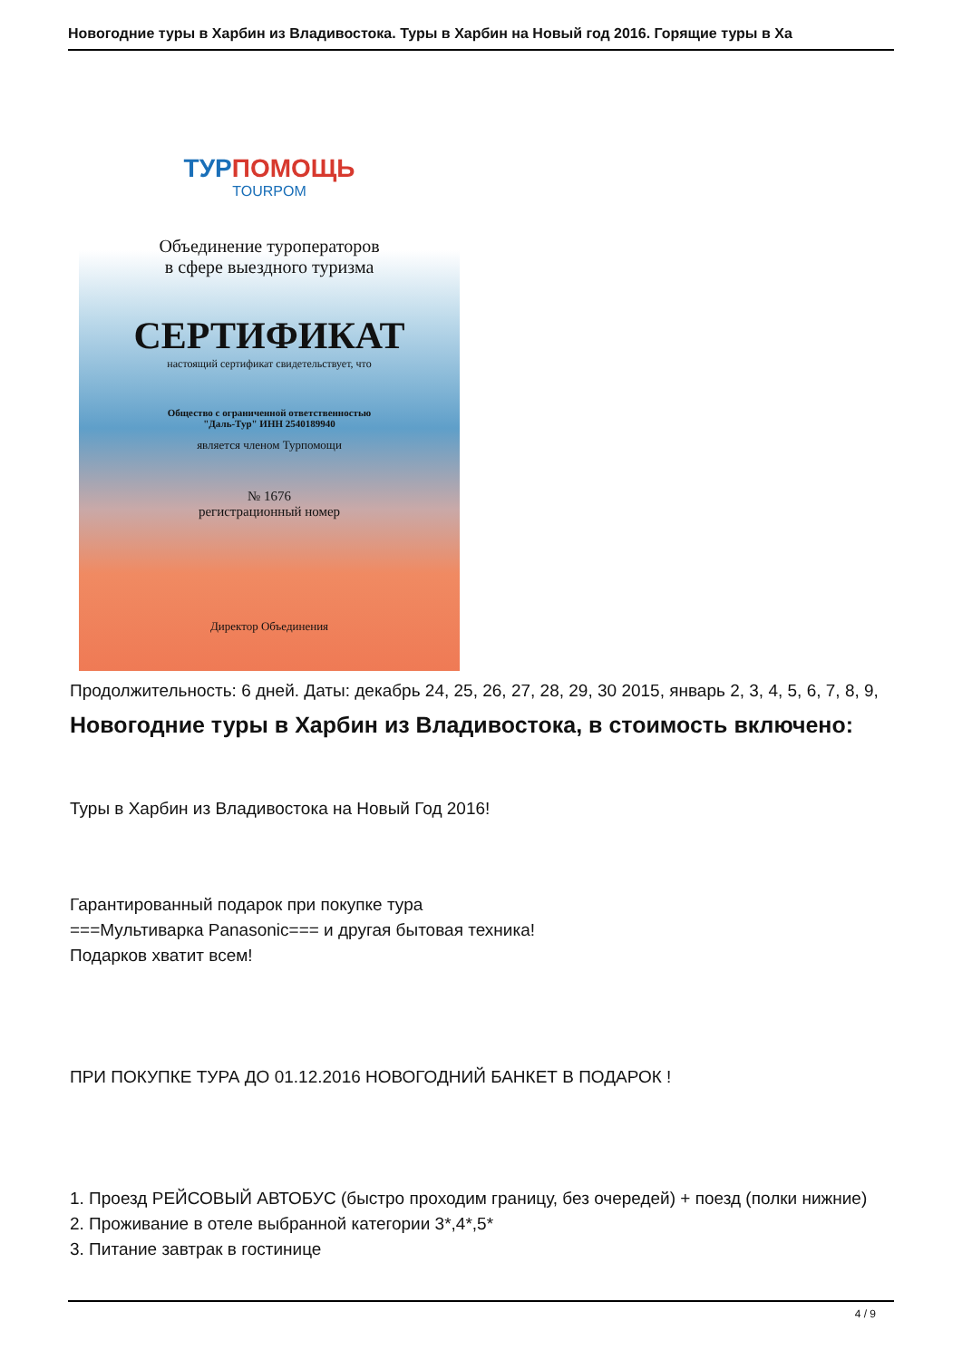Новогодние туры в Харбин из Владивостока. Туры в Харбин на Новый год 2016. Горящие туры в Ха
ТУРПОМОЩЬ
TOURPOM
Объединение туроператоров
в сфере выездного туризма
СЕРТИФИКАТ
настоящий сертификат свидетельствует, что
Общество с ограниченной ответственностью
"Даль-Тур" ИНН 2540189940
является членом Турпомощи
№ 1676
регистрационный номер
Директор Объединения
Продолжительность: 6 дней. Даты: декабрь 24, 25, 26, 27, 28, 29, 30 2015, январь 2, 3, 4, 5, 6, 7, 8, 9,
Новогодние туры в Харбин из Владивостока, в стоимость включено:
Туры в Харбин из Владивостока на Новый Год 2016!
Гарантированный подарок при покупке тура
===Мультиварка Panasonic=== и другая бытовая техника!
Подарков хватит всем!
ПРИ ПОКУПКЕ ТУРА ДО 01.12.2016 НОВОГОДНИЙ БАНКЕТ В ПОДАРОК !
1. Проезд РЕЙСОВЫЙ АВТОБУС (быстро проходим границу, без очередей) + поезд (полки нижние)
2. Проживание в отеле выбранной категории 3*,4*,5*
3. Питание завтрак в гостинице
4 / 9